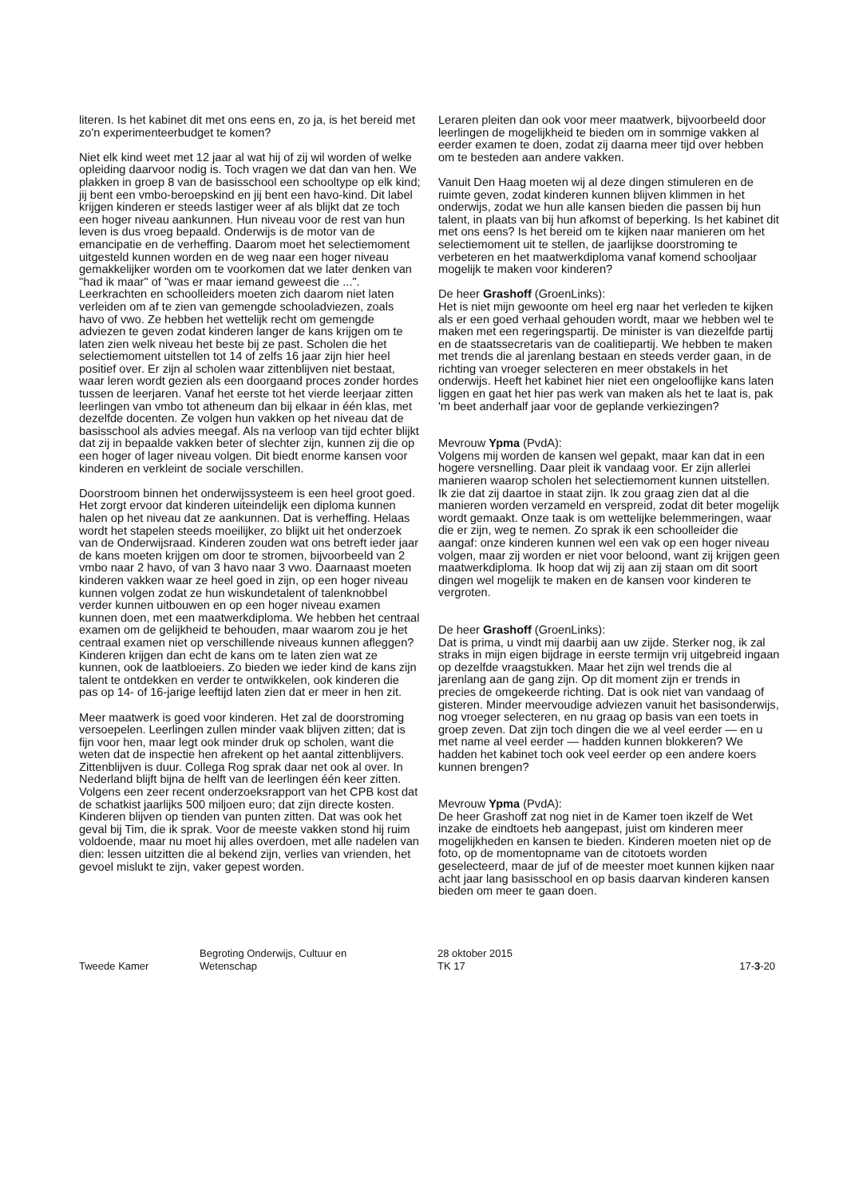literen. Is het kabinet dit met ons eens en, zo ja, is het bereid met zo'n experimenteerbudget te komen?
Niet elk kind weet met 12 jaar al wat hij of zij wil worden of welke opleiding daarvoor nodig is. Toch vragen we dat dan van hen. We plakken in groep 8 van de basisschool een schooltype op elk kind; jij bent een vmbo-beroepskind en jij bent een havo-kind. Dit label krijgen kinderen er steeds lastiger weer af als blijkt dat ze toch een hoger niveau aankunnen. Hun niveau voor de rest van hun leven is dus vroeg bepaald. Onderwijs is de motor van de emancipatie en de verheffing. Daarom moet het selectiemoment uitgesteld kunnen worden en de weg naar een hoger niveau gemakkelijker worden om te voorkomen dat we later denken van "had ik maar" of "was er maar iemand geweest die ...". Leerkrachten en schoolleiders moeten zich daarom niet laten verleiden om af te zien van gemengde schooladviezen, zoals havo of vwo. Ze hebben het wettelijk recht om gemengde adviezen te geven zodat kinderen langer de kans krijgen om te laten zien welk niveau het beste bij ze past. Scholen die het selectiemoment uitstellen tot 14 of zelfs 16 jaar zijn hier heel positief over. Er zijn al scholen waar zittenblijven niet bestaat, waar leren wordt gezien als een doorgaand proces zonder hordes tussen de leerjaren. Vanaf het eerste tot het vierde leerjaar zitten leerlingen van vmbo tot atheneum dan bij elkaar in één klas, met dezelfde docenten. Ze volgen hun vakken op het niveau dat de basisschool als advies meegaf. Als na verloop van tijd echter blijkt dat zij in bepaalde vakken beter of slechter zijn, kunnen zij die op een hoger of lager niveau volgen. Dit biedt enorme kansen voor kinderen en verkleint de sociale verschillen.
Doorstroom binnen het onderwijssysteem is een heel groot goed. Het zorgt ervoor dat kinderen uiteindelijk een diploma kunnen halen op het niveau dat ze aankunnen. Dat is verheffing. Helaas wordt het stapelen steeds moeilijker, zo blijkt uit het onderzoek van de Onderwijsraad. Kinderen zouden wat ons betreft ieder jaar de kans moeten krijgen om door te stromen, bijvoorbeeld van 2 vmbo naar 2 havo, of van 3 havo naar 3 vwo. Daarnaast moeten kinderen vakken waar ze heel goed in zijn, op een hoger niveau kunnen volgen zodat ze hun wiskundetalent of talenknobbel verder kunnen uitbouwen en op een hoger niveau examen kunnen doen, met een maatwerkdiploma. We hebben het centraal examen om de gelijkheid te behouden, maar waarom zou je het centraal examen niet op verschillende niveaus kunnen afleggen? Kinderen krijgen dan echt de kans om te laten zien wat ze kunnen, ook de laatbloeiers. Zo bieden we ieder kind de kans zijn talent te ontdekken en verder te ontwikkelen, ook kinderen die pas op 14- of 16-jarige leeftijd laten zien dat er meer in hen zit.
Meer maatwerk is goed voor kinderen. Het zal de doorstroming versoepelen. Leerlingen zullen minder vaak blijven zitten; dat is fijn voor hen, maar legt ook minder druk op scholen, want die weten dat de inspectie hen afrekent op het aantal zittenblijvers. Zittenblijven is duur. Collega Rog sprak daar net ook al over. In Nederland blijft bijna de helft van de leerlingen één keer zitten. Volgens een zeer recent onderzoeksrapport van het CPB kost dat de schatkist jaarlijks 500 miljoen euro; dat zijn directe kosten. Kinderen blijven op tienden van punten zitten. Dat was ook het geval bij Tim, die ik sprak. Voor de meeste vakken stond hij ruim voldoende, maar nu moet hij alles overdoen, met alle nadelen van dien: lessen uitzitten die al bekend zijn, verlies van vrienden, het gevoel mislukt te zijn, vaker gepest worden.
Leraren pleiten dan ook voor meer maatwerk, bijvoorbeeld door leerlingen de mogelijkheid te bieden om in sommige vakken al eerder examen te doen, zodat zij daarna meer tijd over hebben om te besteden aan andere vakken.
Vanuit Den Haag moeten wij al deze dingen stimuleren en de ruimte geven, zodat kinderen kunnen blijven klimmen in het onderwijs, zodat we hun alle kansen bieden die passen bij hun talent, in plaats van bij hun afkomst of beperking. Is het kabinet dit met ons eens? Is het bereid om te kijken naar manieren om het selectiemoment uit te stellen, de jaarlijkse doorstroming te verbeteren en het maatwerkdiploma vanaf komend schooljaar mogelijk te maken voor kinderen?
De heer Grashoff (GroenLinks):
Het is niet mijn gewoonte om heel erg naar het verleden te kijken als er een goed verhaal gehouden wordt, maar we hebben wel te maken met een regeringspartij. De minister is van diezelfde partij en de staatssecretaris van de coalitiepartij. We hebben te maken met trends die al jarenlang bestaan en steeds verder gaan, in de richting van vroeger selecteren en meer obstakels in het onderwijs. Heeft het kabinet hier niet een ongelooflijke kans laten liggen en gaat het hier pas werk van maken als het te laat is, pak 'm beet anderhalf jaar voor de geplande verkiezingen?
Mevrouw Ypma (PvdA):
Volgens mij worden de kansen wel gepakt, maar kan dat in een hogere versnelling. Daar pleit ik vandaag voor. Er zijn allerlei manieren waarop scholen het selectiemoment kunnen uitstellen. Ik zie dat zij daartoe in staat zijn. Ik zou graag zien dat al die manieren worden verzameld en verspreid, zodat dit beter mogelijk wordt gemaakt. Onze taak is om wettelijke belemmeringen, waar die er zijn, weg te nemen. Zo sprak ik een schoolleider die aangaf: onze kinderen kunnen wel een vak op een hoger niveau volgen, maar zij worden er niet voor beloond, want zij krijgen geen maatwerkdiploma. Ik hoop dat wij zij aan zij staan om dit soort dingen wel mogelijk te maken en de kansen voor kinderen te vergroten.
De heer Grashoff (GroenLinks):
Dat is prima, u vindt mij daarbij aan uw zijde. Sterker nog, ik zal straks in mijn eigen bijdrage in eerste termijn vrij uitgebreid ingaan op dezelfde vraagstukken. Maar het zijn wel trends die al jarenlang aan de gang zijn. Op dit moment zijn er trends in precies de omgekeerde richting. Dat is ook niet van vandaag of gisteren. Minder meervoudige adviezen vanuit het basisonderwijs, nog vroeger selecteren, en nu graag op basis van een toets in groep zeven. Dat zijn toch dingen die we al veel eerder — en u met name al veel eerder — hadden kunnen blokkeren? We hadden het kabinet toch ook veel eerder op een andere koers kunnen brengen?
Mevrouw Ypma (PvdA):
De heer Grashoff zat nog niet in de Kamer toen ikzelf de Wet inzake de eindtoets heb aangepast, juist om kinderen meer mogelijkheden en kansen te bieden. Kinderen moeten niet op de foto, op de momentopname van de citotoets worden geselecteerd, maar de juf of de meester moet kunnen kijken naar acht jaar lang basisschool en op basis daarvan kinderen kansen bieden om meer te gaan doen.
Tweede Kamer
Begroting Onderwijs, Cultuur en
Wetenschap
28 oktober 2015
TK 17
17-3-20